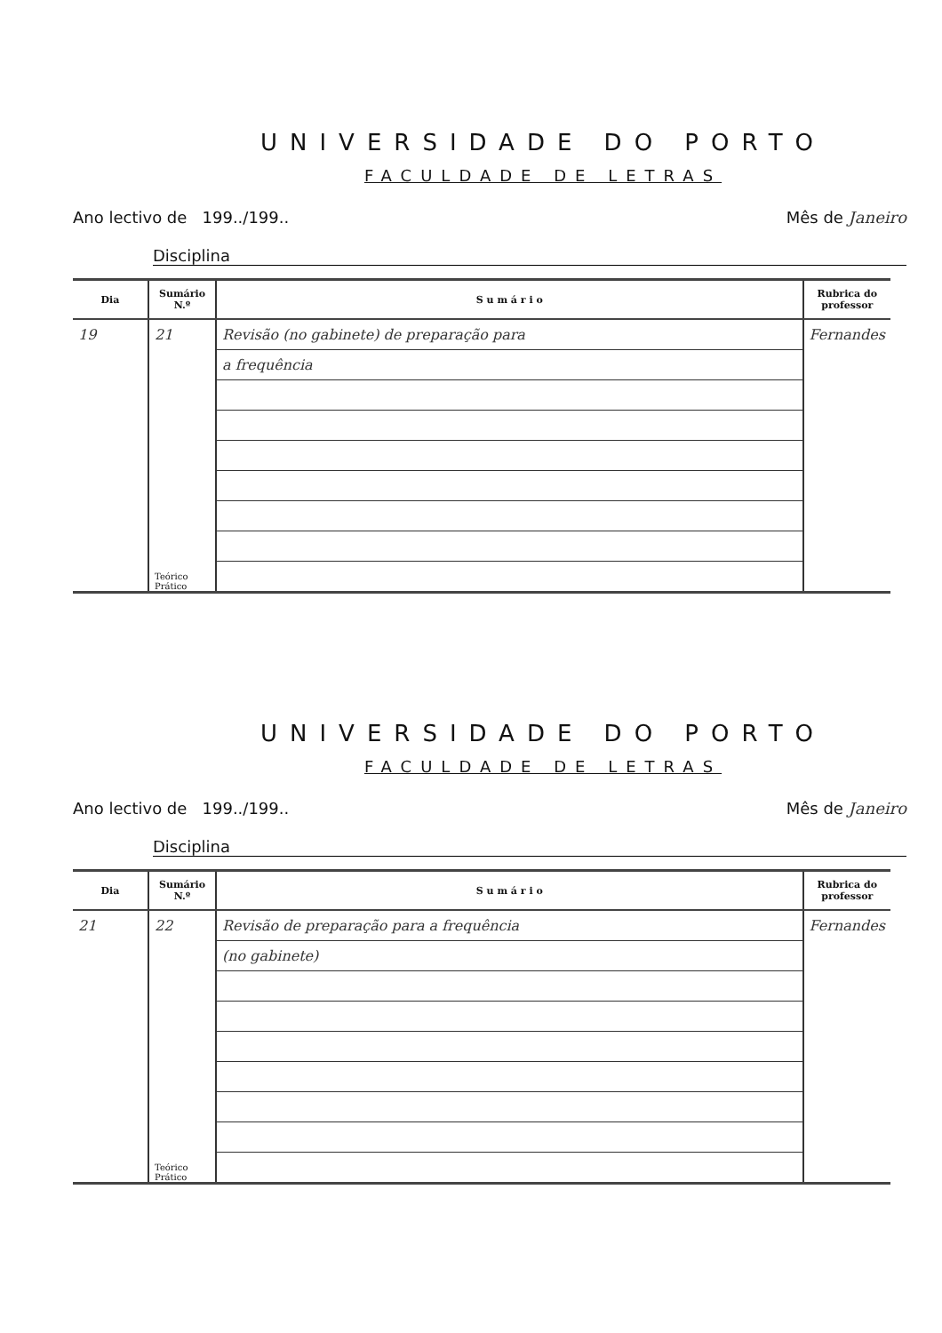UNIVERSIDADE DO PORTO
FACULDADE DE LETRAS
Ano lectivo de 199../199.. Mês de Janeiro
Disciplina
| Dia | Sumário N.º | S u m á r i o | Rubrica do professor |
| --- | --- | --- | --- |
| 19 | 21 | Revisão (no gabinete) de preparação para | Fernandes |
| | | a frequência | |
| | Teórico Prático | | |
UNIVERSIDADE DO PORTO
FACULDADE DE LETRAS
Ano lectivo de 199../199.. Mês de Janeiro
Disciplina
| Dia | Sumário N.º | S u m á r i o | Rubrica do professor |
| --- | --- | --- | --- |
| 21 | 22 | Revisão de preparação para a frequência | Fernandes |
| | | (no gabinete) | |
| | Teórico Prático | | |